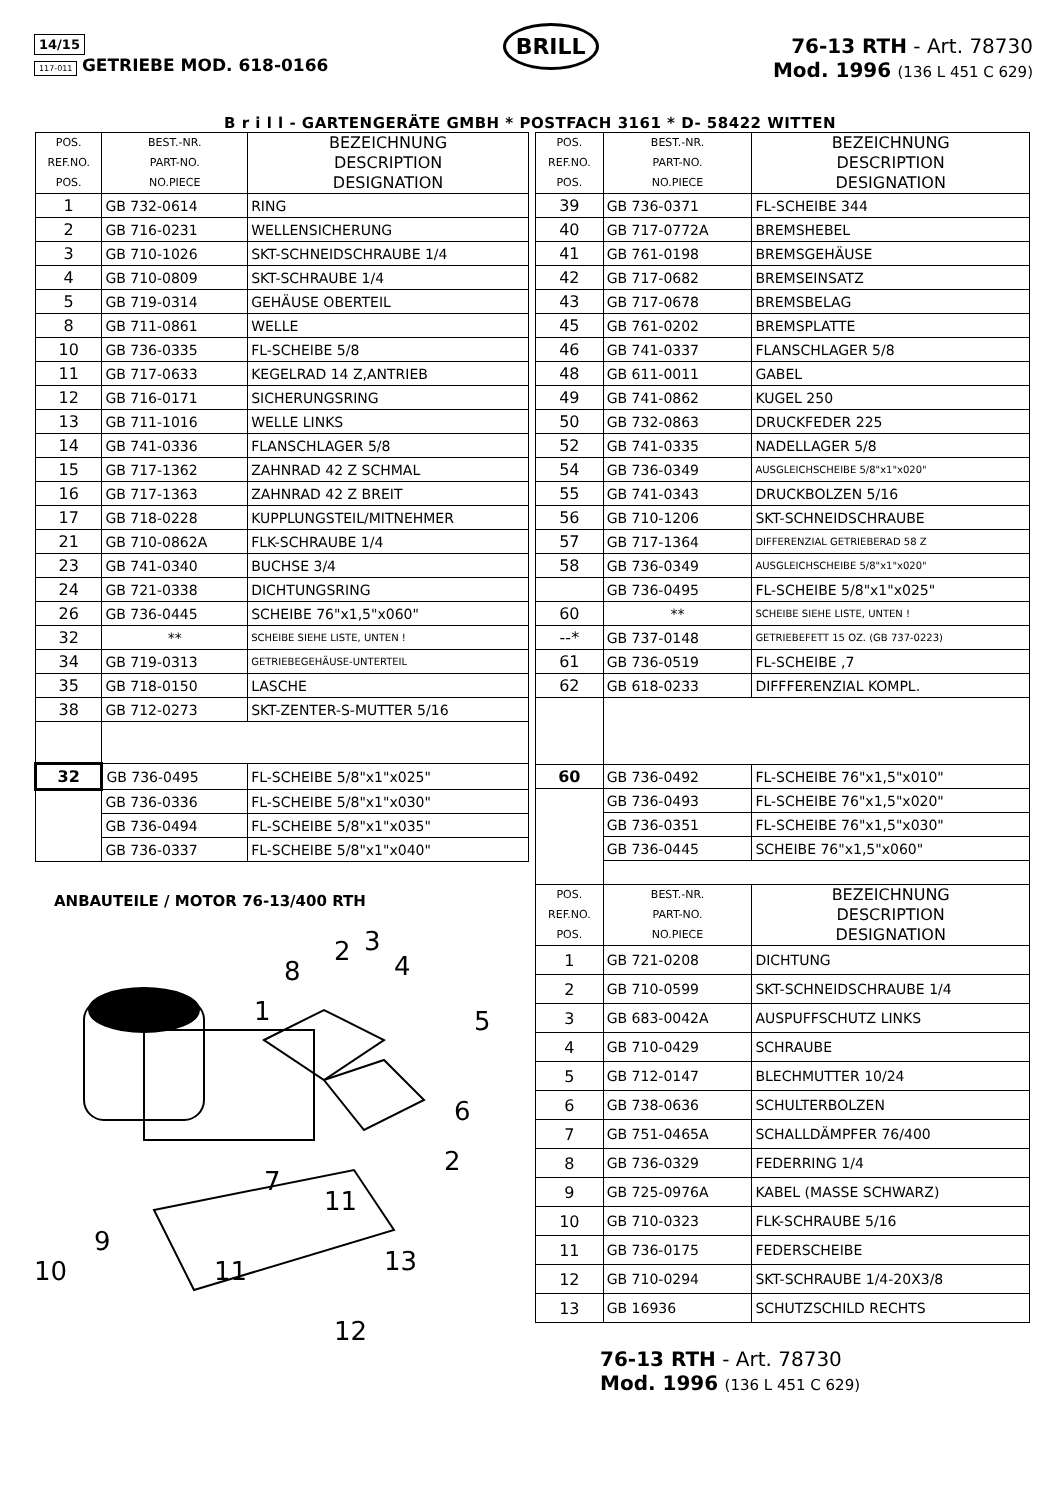14/15
117-011 GETRIEBE MOD. 618-0166
BRILL
76-13 RTH - Art. 78730
Mod. 1996 (136 L 451 C 629)
B r i l l - GARTENGERÄTE GMBH * POSTFACH 3161 * D- 58422 WITTEN
| POS. REF.NO. POS. | BEST.-NR. PART-NO. NO.PIECE | BEZEICHNUNG DESCRIPTION DESIGNATION |
| --- | --- | --- |
| 1 | GB 732-0614 | RING |
| 2 | GB 716-0231 | WELLENSICHERUNG |
| 3 | GB 710-1026 | SKT-SCHNEIDSCHRAUBE 1/4 |
| 4 | GB 710-0809 | SKT-SCHRAUBE 1/4 |
| 5 | GB 719-0314 | GEHÄUSE OBERTEIL |
| 8 | GB 711-0861 | WELLE |
| 10 | GB 736-0335 | FL-SCHEIBE 5/8 |
| 11 | GB 717-0633 | KEGELRAD 14 Z,ANTRIEB |
| 12 | GB 716-0171 | SICHERUNGSRING |
| 13 | GB 711-1016 | WELLE LINKS |
| 14 | GB 741-0336 | FLANSCHLAGER 5/8 |
| 15 | GB 717-1362 | ZAHNRAD 42 Z SCHMAL |
| 16 | GB 717-1363 | ZAHNRAD 42 Z BREIT |
| 17 | GB 718-0228 | KUPPLUNGSTEIL/MITNEHMER |
| 21 | GB 710-0862A | FLK-SCHRAUBE 1/4 |
| 23 | GB 741-0340 | BUCHSE 3/4 |
| 24 | GB 721-0338 | DICHTUNGSRING |
| 26 | GB 736-0445 | SCHEIBE 76"x1,5"x060" |
| 32 | ** | SCHEIBE SIEHE LISTE, UNTEN ! |
| 34 | GB 719-0313 | GETRIEBEGEHÄUSE-UNTERTEIL |
| 35 | GB 718-0150 | LASCHE |
| 38 | GB 712-0273 | SKT-ZENTER-S-MUTTER 5/16 |
| 32 | GB 736-0495 | FL-SCHEIBE 5/8"x1"x025" |
| | GB 736-0336 | FL-SCHEIBE 5/8"x1"x030" |
| | GB 736-0494 | FL-SCHEIBE 5/8"x1"x035" |
| | GB 736-0337 | FL-SCHEIBE 5/8"x1"x040" |
ANBAUTEILE / MOTOR 76-13/400 RTH
8
2
3
4
1
5
6
7
2
11
9
10
11
13
12
| POS. REF.NO. POS. | BEST.-NR. PART-NO. NO.PIECE | BEZEICHNUNG DESCRIPTION DESIGNATION |
| --- | --- | --- |
| 39 | GB 736-0371 | FL-SCHEIBE 344 |
| 40 | GB 717-0772A | BREMSHEBEL |
| 41 | GB 761-0198 | BREMSGEHÄUSE |
| 42 | GB 717-0682 | BREMSEINSATZ |
| 43 | GB 717-0678 | BREMSBELAG |
| 45 | GB 761-0202 | BREMSPLATTE |
| 46 | GB 741-0337 | FLANSCHLAGER 5/8 |
| 48 | GB 611-0011 | GABEL |
| 49 | GB 741-0862 | KUGEL 250 |
| 50 | GB 732-0863 | DRUCKFEDER 225 |
| 52 | GB 741-0335 | NADELLAGER 5/8 |
| 54 | GB 736-0349 | AUSGLEICHSCHEIBE 5/8"x1"x020" |
| 55 | GB 741-0343 | DRUCKBOLZEN 5/16 |
| 56 | GB 710-1206 | SKT-SCHNEIDSCHRAUBE |
| 57 | GB 717-1364 | DIFFERENZIAL GETRIEBERAD 58 Z |
| 58 | GB 736-0349 | AUSGLEICHSCHEIBE 5/8"x1"x020" |
| | GB 736-0495 | FL-SCHEIBE 5/8"x1"x025" |
| 60 | ** | SCHEIBE SIEHE LISTE, UNTEN ! |
| --* | GB 737-0148 | GETRIEBEFETT 15 OZ. (GB 737-0223) |
| 61 | GB 736-0519 | FL-SCHEIBE ,7 |
| 62 | GB 618-0233 | DIFFFERENZIAL KOMPL. |
| 60 | GB 736-0492 | FL-SCHEIBE 76"x1,5"x010" |
| | GB 736-0493 | FL-SCHEIBE 76"x1,5"x020" |
| | GB 736-0351 | FL-SCHEIBE 76"x1,5"x030" |
| | GB 736-0445 | SCHEIBE 76"x1,5"x060" |
| POS. REF.NO. POS. | BEST.-NR. PART-NO. NO.PIECE | BEZEICHNUNG DESCRIPTION DESIGNATION |
| 1 | GB 721-0208 | DICHTUNG |
| 2 | GB 710-0599 | SKT-SCHNEIDSCHRAUBE 1/4 |
| 3 | GB 683-0042A | AUSPUFFSCHUTZ LINKS |
| 4 | GB 710-0429 | SCHRAUBE |
| 5 | GB 712-0147 | BLECHMUTTER 10/24 |
| 6 | GB 738-0636 | SCHULTERBOLZEN |
| 7 | GB 751-0465A | SCHALLDÄMPFER 76/400 |
| 8 | GB 736-0329 | FEDERRING 1/4 |
| 9 | GB 725-0976A | KABEL (MASSE SCHWARZ) |
| 10 | GB 710-0323 | FLK-SCHRAUBE 5/16 |
| 11 | GB 736-0175 | FEDERSCHEIBE |
| 12 | GB 710-0294 | SKT-SCHRAUBE 1/4-20X3/8 |
| 13 | GB 16936 | SCHUTZSCHILD RECHTS |
76-13 RTH - Art. 78730
Mod. 1996 (136 L 451 C 629)